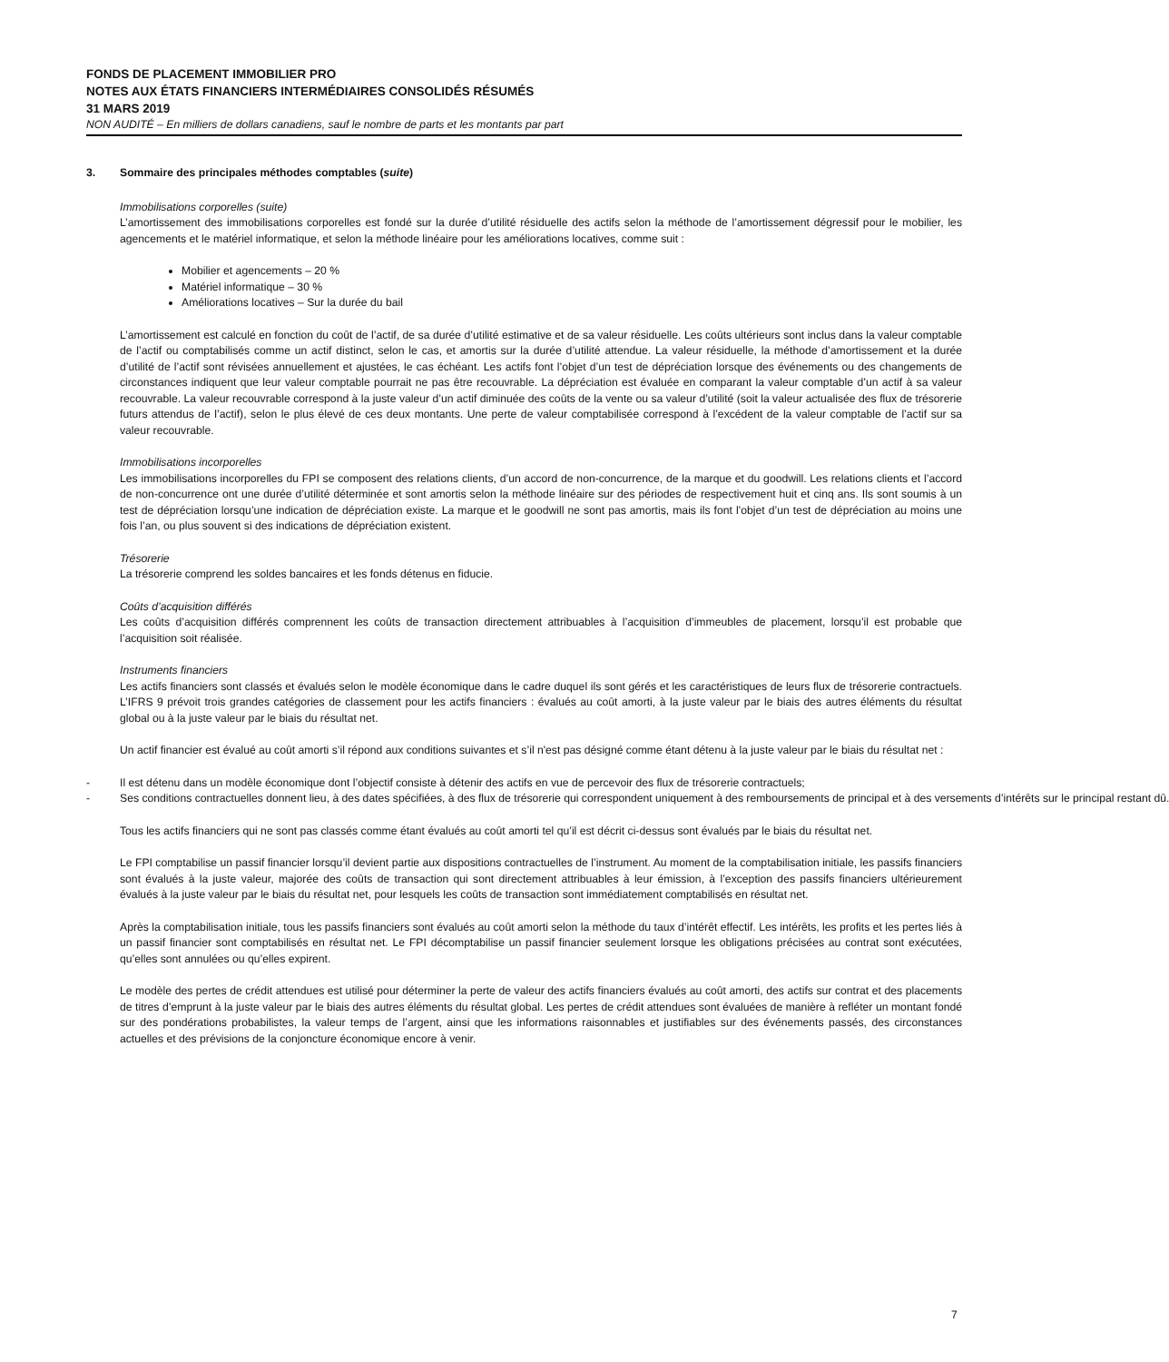FONDS DE PLACEMENT IMMOBILIER PRO
NOTES AUX ÉTATS FINANCIERS INTERMÉDIAIRES CONSOLIDÉS RÉSUMÉS
31 MARS 2019
NON AUDITÉ – En milliers de dollars canadiens, sauf le nombre de parts et les montants par part
3. Sommaire des principales méthodes comptables (suite)
Immobilisations corporelles (suite)
L’amortissement des immobilisations corporelles est fondé sur la durée d’utilité résiduelle des actifs selon la méthode de l’amortissement dégressif pour le mobilier, les agencements et le matériel informatique, et selon la méthode linéaire pour les améliorations locatives, comme suit :
Mobilier et agencements – 20 %
Matériel informatique – 30 %
Améliorations locatives – Sur la durée du bail
L’amortissement est calculé en fonction du coût de l’actif, de sa durée d’utilité estimative et de sa valeur résiduelle. Les coûts ultérieurs sont inclus dans la valeur comptable de l’actif ou comptabilisés comme un actif distinct, selon le cas, et amortis sur la durée d’utilité attendue. La valeur résiduelle, la méthode d’amortissement et la durée d’utilité de l’actif sont révisées annuellement et ajustées, le cas échéant. Les actifs font l’objet d’un test de dépréciation lorsque des événements ou des changements de circonstances indiquent que leur valeur comptable pourrait ne pas être recouvrable. La dépréciation est évaluée en comparant la valeur comptable d’un actif à sa valeur recouvrable. La valeur recouvrable correspond à la juste valeur d’un actif diminuée des coûts de la vente ou sa valeur d’utilité (soit la valeur actualisée des flux de trésorerie futurs attendus de l’actif), selon le plus élevé de ces deux montants. Une perte de valeur comptabilisée correspond à l’excédent de la valeur comptable de l’actif sur sa valeur recouvrable.
Immobilisations incorporelles
Les immobilisations incorporelles du FPI se composent des relations clients, d’un accord de non-concurrence, de la marque et du goodwill. Les relations clients et l’accord de non-concurrence ont une durée d’utilité déterminée et sont amortis selon la méthode linéaire sur des périodes de respectivement huit et cinq ans. Ils sont soumis à un test de dépréciation lorsqu’une indication de dépréciation existe. La marque et le goodwill ne sont pas amortis, mais ils font l’objet d’un test de dépréciation au moins une fois l’an, ou plus souvent si des indications de dépréciation existent.
Trésorerie
La trésorerie comprend les soldes bancaires et les fonds détenus en fiducie.
Coûts d’acquisition différés
Les coûts d’acquisition différés comprennent les coûts de transaction directement attribuables à l’acquisition d’immeubles de placement, lorsqu’il est probable que l’acquisition soit réalisée.
Instruments financiers
Les actifs financiers sont classés et évalués selon le modèle économique dans le cadre duquel ils sont gérés et les caractéristiques de leurs flux de trésorerie contractuels. L’IFRS 9 prévoit trois grandes catégories de classement pour les actifs financiers : évalués au coût amorti, à la juste valeur par le biais des autres éléments du résultat global ou à la juste valeur par le biais du résultat net.
Un actif financier est évalué au coût amorti s’il répond aux conditions suivantes et s’il n'est pas désigné comme étant détenu à la juste valeur par le biais du résultat net :
- Il est détenu dans un modèle économique dont l’objectif consiste à détenir des actifs en vue de percevoir des flux de trésorerie contractuels;
- Ses conditions contractuelles donnent lieu, à des dates spécifiées, à des flux de trésorerie qui correspondent uniquement à des remboursements de principal et à des versements d’intérêts sur le principal restant dû.
Tous les actifs financiers qui ne sont pas classés comme étant évalués au coût amorti tel qu’il est décrit ci-dessus sont évalués par le biais du résultat net.
Le FPI comptabilise un passif financier lorsqu’il devient partie aux dispositions contractuelles de l’instrument. Au moment de la comptabilisation initiale, les passifs financiers sont évalués à la juste valeur, majorée des coûts de transaction qui sont directement attribuables à leur émission, à l’exception des passifs financiers ultérieurement évalués à la juste valeur par le biais du résultat net, pour lesquels les coûts de transaction sont immédiatement comptabilisés en résultat net.
Après la comptabilisation initiale, tous les passifs financiers sont évalués au coût amorti selon la méthode du taux d’intérêt effectif. Les intérêts, les profits et les pertes liés à un passif financier sont comptabilisés en résultat net. Le FPI décomptabilise un passif financier seulement lorsque les obligations précisées au contrat sont exécutées, qu’elles sont annulées ou qu’elles expirent.
Le modèle des pertes de crédit attendues est utilisé pour déterminer la perte de valeur des actifs financiers évalués au coût amorti, des actifs sur contrat et des placements de titres d’emprunt à la juste valeur par le biais des autres éléments du résultat global. Les pertes de crédit attendues sont évaluées de manière à refléter un montant fondé sur des pondérations probabilistes, la valeur temps de l’argent, ainsi que les informations raisonnables et justifiables sur des événements passés, des circonstances actuelles et des prévisions de la conjoncture économique encore à venir.
7